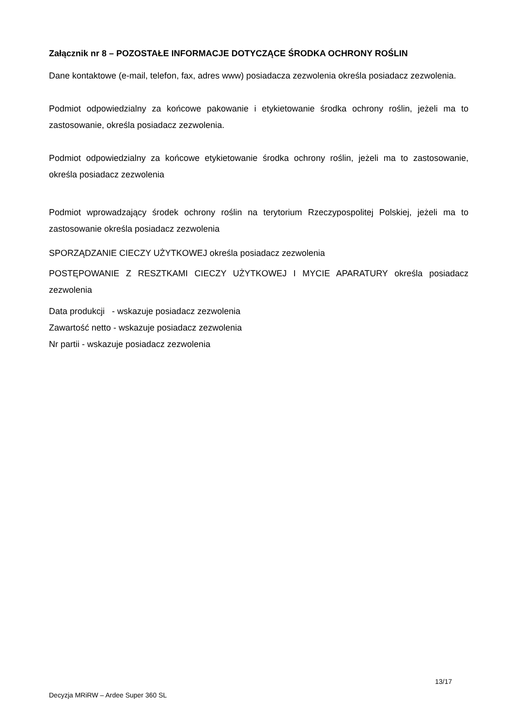Załącznik nr 8 – POZOSTAŁE INFORMACJE DOTYCZĄCE ŚRODKA OCHRONY ROŚLIN
Dane kontaktowe (e-mail, telefon, fax, adres www) posiadacza zezwolenia określa posiadacz zezwolenia.
Podmiot odpowiedzialny za końcowe pakowanie i etykietowanie środka ochrony roślin, jeżeli ma to zastosowanie, określa posiadacz zezwolenia.
Podmiot odpowiedzialny za końcowe etykietowanie środka ochrony roślin, jeżeli ma to zastosowanie, określa posiadacz zezwolenia
Podmiot wprowadzający środek ochrony roślin na terytorium Rzeczypospolitej Polskiej, jeżeli ma to zastosowanie określa posiadacz zezwolenia
SPORZĄDZANIE CIECZY UŻYTKOWEJ określa posiadacz zezwolenia
POSTĘPOWANIE Z RESZTKAMI CIECZY UŻYTKOWEJ I MYCIE APARATURY określa posiadacz zezwolenia
Data produkcji - wskazuje posiadacz zezwolenia
Zawartość netto - wskazuje posiadacz zezwolenia
Nr partii - wskazuje posiadacz zezwolenia
13/17
Decyzja MRiRW – Ardee Super 360 SL